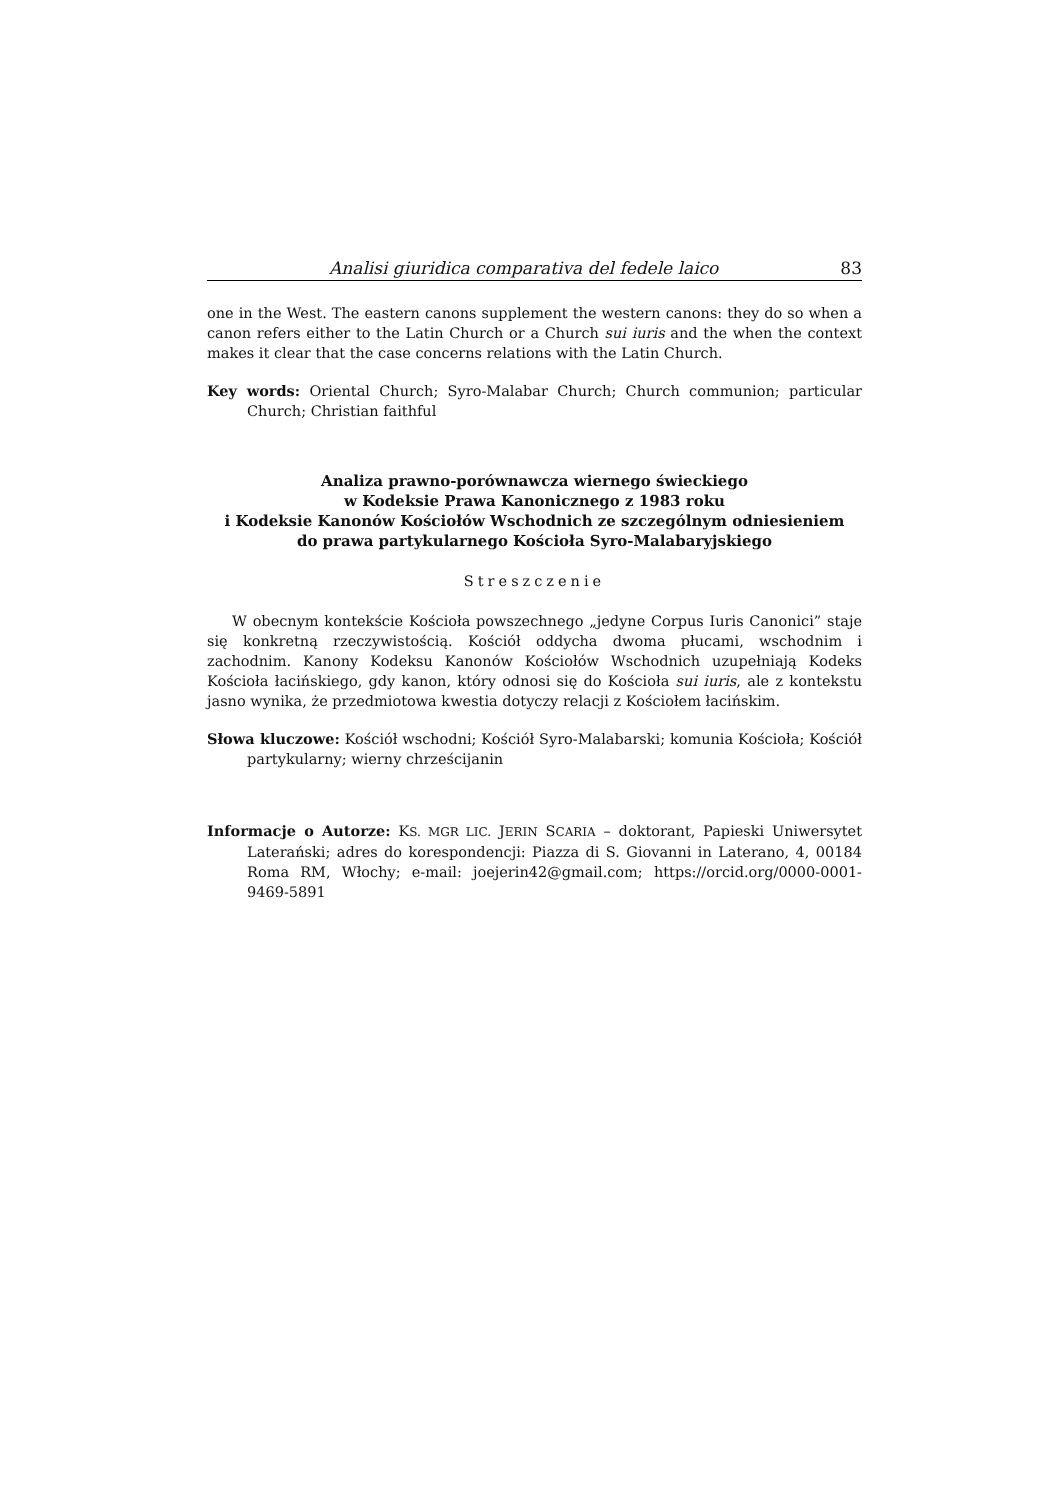Analisi giuridica comparativa del fedele laico 83
one in the West. The eastern canons supplement the western canons: they do so when a canon refers either to the Latin Church or a Church sui iuris and the when the context makes it clear that the case concerns relations with the Latin Church.
Key words: Oriental Church; Syro-Malabar Church; Church communion; particular Church; Christian faithful
Analiza prawno-porównawcza wiernego świeckiego
w Kodeksie Prawa Kanonicznego z 1983 roku
i Kodeksie Kanonów Kościołów Wschodnich ze szczególnym odniesieniem
do prawa partykularnego Kościoła Syro-Malabaryjskiego
Streszczenie
W obecnym kontekście Kościoła powszechnego „jedyne Corpus Iuris Canonici” staje się konkretną rzeczywistością. Kościół oddycha dwoma płucami, wschodnim i zachodnim. Kanony Kodeksu Kanonów Kościołów Wschodnich uzupełniają Kodeks Kościoła łacińskiego, gdy kanon, który odnosi się do Kościoła sui iuris, ale z kontekstu jasno wynika, że przedmiotowa kwestia dotyczy relacji z Kościołem łacińskim.
Słowa kluczowe: Kościół wschodni; Kościół Syro-Malabarski; komunia Kościoła; Kościół partykularny; wierny chrześcijanin
Informacje o Autorze: KS. MGR LIC. JERIN SCARIA – doktorant, Papieski Uniwersytet Laterański; adres do korespondencji: Piazza di S. Giovanni in Laterano, 4, 00184 Roma RM, Włochy; e-mail: joejerin42@gmail.com; https://orcid.org/0000-0001-9469-5891